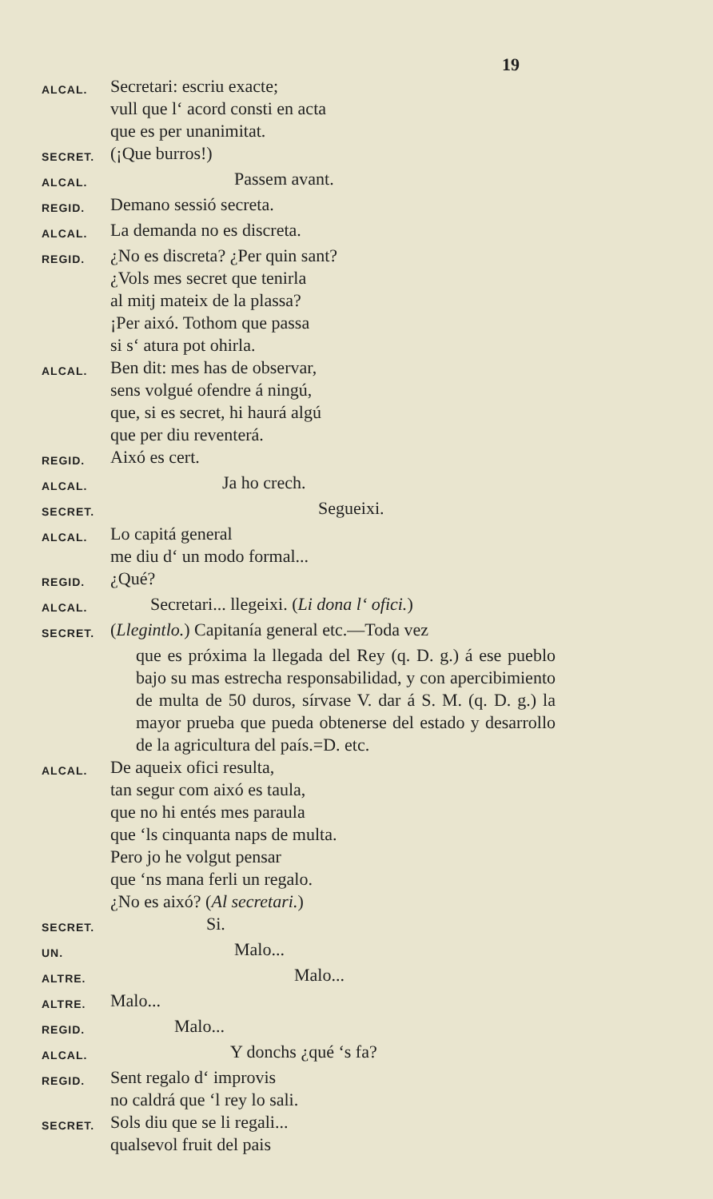19
ALCAL. Secretari: escriu exacte;
vull que l‘ acord consti en acta
que es per unanimitat.
SECRET. (¡Que burros!)
ALCAL. Passem avant.
REGID. Demano sessió secreta.
ALCAL. La demanda no es discreta.
REGID. ¿No es discreta? ¿Per quin sant?
¿Vols mes secret que tenirla
al mitj mateix de la plassa?
¡Per aixó. Tothom que passa
si s‘ atura pot ohirla.
ALCAL. Ben dit: mes has de observar,
sens volgué ofendre á ningú,
que, si es secret, hi haurá algú
que per diu reventerá.
REGID. Aixó es cert.
ALCAL. Ja ho crech.
SECRET. Segueixi.
ALCAL. Lo capitá general
me diu d‘ un modo formal...
REGID. ¿Qué?
ALCAL. Secretari... llegeixi. (Li dona l‘ ofici.)
SECRET. (Llegintlo.) Capitanía general etc.—Toda vez
que es próxima la llegada del Rey (q. D. g.) á ese pueblo bajo su mas estrecha responsabilidad, y con apercibimiento de multa de 50 duros, sírvase V. dar á S. M. (q. D. g.) la mayor prueba que pueda obtenerse del estado y desarrollo de la agricultura del país.=D. etc.
ALCAL. De aqueix ofici resulta,
tan segur com aixó es taula,
que no hi entés mes paraula
que ‘ls cinquanta naps de multa.
Pero jo he volgut pensar
que ‘ns mana ferli un regalo.
¿No es aixó? (Al secretari.)
SECRET. Si.
UN. Malo...
ALTRE. Malo...
ALTRE. Malo...
REGID. Malo...
ALCAL. Y donchs ¿qué ‘s fa?
REGID. Sent regalo d‘ improvis
no caldrá que ‘l rey lo sali.
SECRET. Sols diu que se li regali...
qualsevol fruit del pais